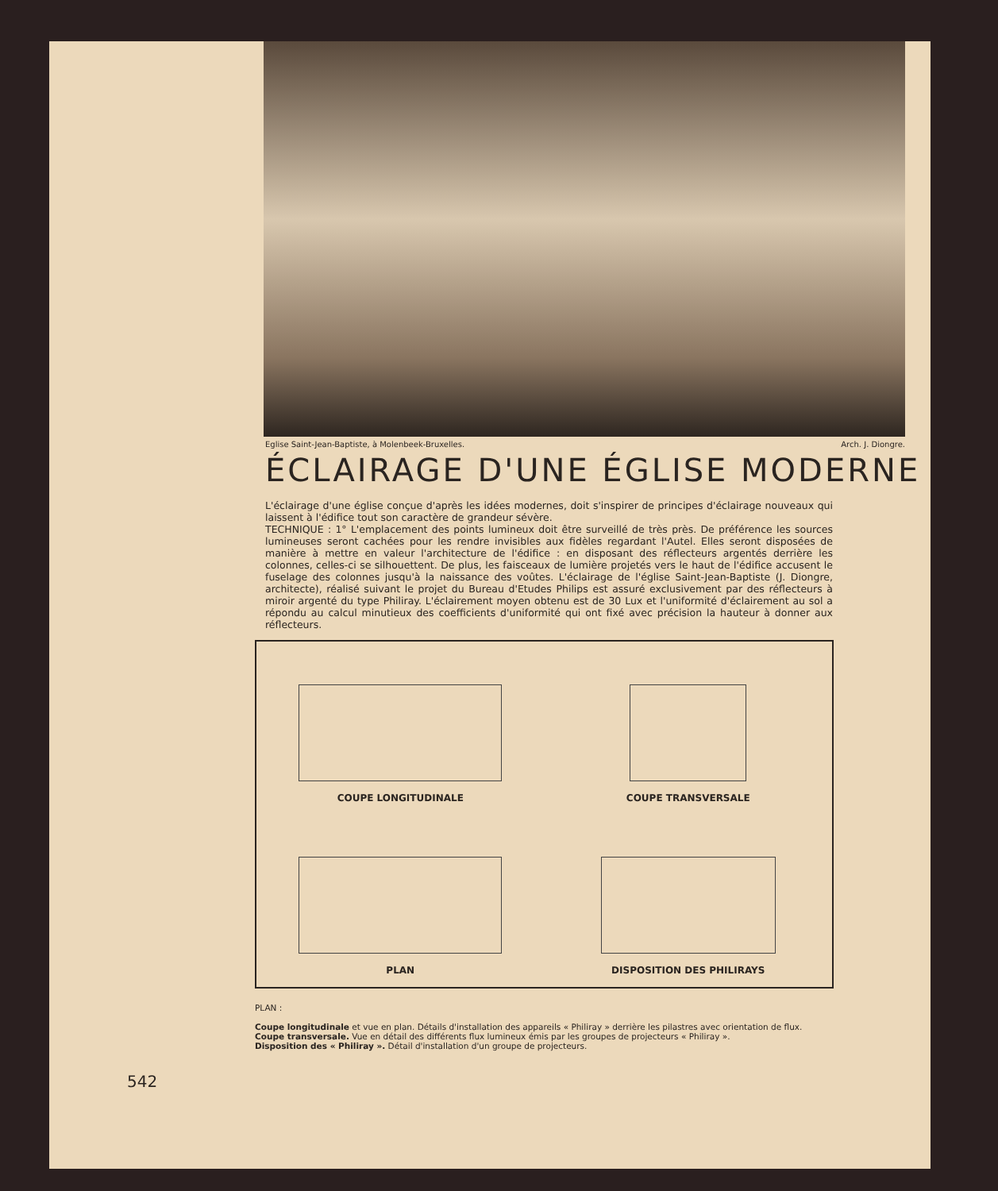Eglise Saint-Jean-Baptiste, à Molenbeek-Bruxelles. Arch. J. Diongre.
ÉCLAIRAGE D'UNE ÉGLISE MODERNE
L'éclairage d'une église conçue d'après les idées modernes, doit s'inspirer de principes d'éclairage nouveaux qui laissent à l'édifice tout son caractère de grandeur sévère.
TECHNIQUE : 1° L'emplacement des points lumineux doit être surveillé de très près. De préférence les sources lumineuses seront cachées pour les rendre invisibles aux fidèles regardant l'Autel. Elles seront disposées de manière à mettre en valeur l'architecture de l'édifice : en disposant des réflecteurs argentés derrière les colonnes, celles-ci se silhouettent. De plus, les faisceaux de lumière projetés vers le haut de l'édifice accusent le fuselage des colonnes jusqu'à la naissance des voûtes. L'éclairage de l'église Saint-Jean-Baptiste (J. Diongre, architecte), réalisé suivant le projet du Bureau d'Etudes Philips est assuré exclusivement par des réflecteurs à miroir argenté du type Philiray. L'éclairement moyen obtenu est de 30 Lux et l'uniformité d'éclairement au sol a répondu au calcul minutieux des coefficients d'uniformité qui ont fixé avec précision la hauteur à donner aux réflecteurs.
COUPE LONGITUDINALE
COUPE TRANSVERSALE
PLAN
DISPOSITION DES PHILIRAYS
PLAN :
Coupe longitudinale et vue en plan. Détails d'installation des appareils « Philiray » derrière les pilastres avec orientation de flux.
Coupe transversale. Vue en détail des différents flux lumineux émis par les groupes de projecteurs « Philiray ».
Disposition des « Philiray ». Détail d'installation d'un groupe de projecteurs.
542